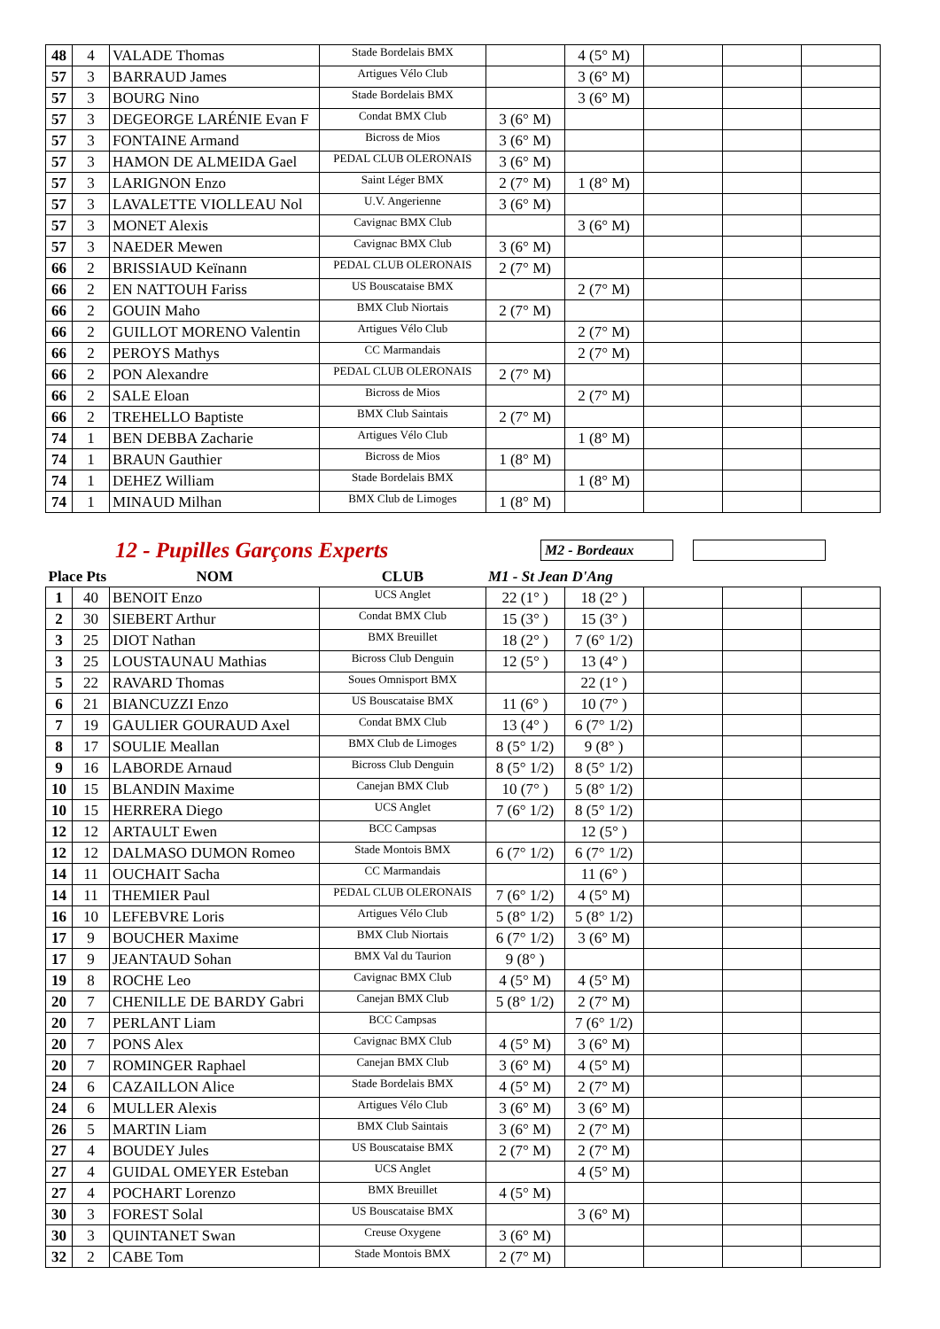| 48 | 4 | VALADE Thomas | Stade Bordelais BMX | | 4 (5° M) | | | |
| 57 | 3 | BARRAUD James | Artigues Vélo Club | | 3 (6° M) | | | |
| 57 | 3 | BOURG Nino | Stade Bordelais BMX | | 3 (6° M) | | | |
| 57 | 3 | DEGEORGE LARÉNIE Evan F | Condat BMX Club | 3 (6° M) | | | | |
| 57 | 3 | FONTAINE Armand | Bicross de Mios | 3 (6° M) | | | | |
| 57 | 3 | HAMON DE ALMEIDA Gael | PEDAL CLUB OLERONAIS | 3 (6° M) | | | | |
| 57 | 3 | LARIGNON Enzo | Saint Léger BMX | 2 (7° M) | 1 (8° M) | | | |
| 57 | 3 | LAVALETTE VIOLLEAU Nol | U.V. Angerienne | 3 (6° M) | | | | |
| 57 | 3 | MONET Alexis | Cavignac BMX Club | | 3 (6° M) | | | |
| 57 | 3 | NAEDER Mewen | Cavignac BMX Club | 3 (6° M) | | | | |
| 66 | 2 | BRISSIAUD Keïnann | PEDAL CLUB OLERONAIS | 2 (7° M) | | | | |
| 66 | 2 | EN NATTOUH Fariss | US Bouscataise BMX | | 2 (7° M) | | | |
| 66 | 2 | GOUIN Maho | BMX Club Niortais | 2 (7° M) | | | | |
| 66 | 2 | GUILLOT MORENO Valentin | Artigues Vélo Club | | 2 (7° M) | | | |
| 66 | 2 | PEROYS Mathys | CC Marmandais | | 2 (7° M) | | | |
| 66 | 2 | PON Alexandre | PEDAL CLUB OLERONAIS | 2 (7° M) | | | | |
| 66 | 2 | SALE Eloan | Bicross de Mios | | 2 (7° M) | | | |
| 66 | 2 | TREHELLO Baptiste | BMX Club Saintais | 2 (7° M) | | | | |
| 74 | 1 | BEN DEBBA Zacharie | Artigues Vélo Club | | 1 (8° M) | | | |
| 74 | 1 | BRAUN Gauthier | Bicross de Mios | 1 (8° M) | | | | |
| 74 | 1 | DEHEZ William | Stade Bordelais BMX | | 1 (8° M) | | | |
| 74 | 1 | MINAUD Milhan | BMX Club de Limoges | 1 (8° M) | | | | |
12 - Pupilles Garçons Experts
M2 - Bordeaux
| Place Pts | | NOM | CLUB | M1 - St Jean D'Ang | | | | |
| --- | --- | --- | --- | --- | --- | --- | --- | --- |
| 1 | 40 | BENOIT Enzo | UCS Anglet | 22 (1° ) | 18 (2° ) | | | |
| 2 | 30 | SIEBERT Arthur | Condat BMX Club | 15 (3° ) | 15 (3° ) | | | |
| 3 | 25 | DIOT Nathan | BMX Breuillet | 18 (2° ) | 7 (6° 1/2) | | | |
| 3 | 25 | LOUSTAUNAU Mathias | Bicross Club Denguin | 12 (5° ) | 13 (4° ) | | | |
| 5 | 22 | RAVARD Thomas | Soues Omnisport BMX | | 22 (1° ) | | | |
| 6 | 21 | BIANCUZZI Enzo | US Bouscataise BMX | 11 (6° ) | 10 (7° ) | | | |
| 7 | 19 | GAULIER GOURAUD Axel | Condat BMX Club | 13 (4° ) | 6 (7° 1/2) | | | |
| 8 | 17 | SOULIE Meallan | BMX Club de Limoges | 8 (5° 1/2) | 9 (8° ) | | | |
| 9 | 16 | LABORDE Arnaud | Bicross Club Denguin | 8 (5° 1/2) | 8 (5° 1/2) | | | |
| 10 | 15 | BLANDIN Maxime | Canejan BMX Club | 10 (7° ) | 5 (8° 1/2) | | | |
| 10 | 15 | HERRERA Diego | UCS Anglet | 7 (6° 1/2) | 8 (5° 1/2) | | | |
| 12 | 12 | ARTAULT Ewen | BCC Campsas | | 12 (5° ) | | | |
| 12 | 12 | DALMASO DUMON Romeo | Stade Montois BMX | 6 (7° 1/2) | 6 (7° 1/2) | | | |
| 14 | 11 | OUCHAIT Sacha | CC Marmandais | | 11 (6° ) | | | |
| 14 | 11 | THEMIER Paul | PEDAL CLUB OLERONAIS | 7 (6° 1/2) | 4 (5° M) | | | |
| 16 | 10 | LEFEBVRE Loris | Artigues Vélo Club | 5 (8° 1/2) | 5 (8° 1/2) | | | |
| 17 | 9 | BOUCHER Maxime | BMX Club Niortais | 6 (7° 1/2) | 3 (6° M) | | | |
| 17 | 9 | JEANTAUD Sohan | BMX Val du Taurion | 9 (8° ) | | | | |
| 19 | 8 | ROCHE Leo | Cavignac BMX Club | 4 (5° M) | 4 (5° M) | | | |
| 20 | 7 | CHENILLE DE BARDY Gabri | Canejan BMX Club | 5 (8° 1/2) | 2 (7° M) | | | |
| 20 | 7 | PERLANT Liam | BCC Campsas | | 7 (6° 1/2) | | | |
| 20 | 7 | PONS Alex | Cavignac BMX Club | 4 (5° M) | 3 (6° M) | | | |
| 20 | 7 | ROMINGER Raphael | Canejan BMX Club | 3 (6° M) | 4 (5° M) | | | |
| 24 | 6 | CAZAILLON Alice | Stade Bordelais BMX | 4 (5° M) | 2 (7° M) | | | |
| 24 | 6 | MULLER Alexis | Artigues Vélo Club | 3 (6° M) | 3 (6° M) | | | |
| 26 | 5 | MARTIN Liam | BMX Club Saintais | 3 (6° M) | 2 (7° M) | | | |
| 27 | 4 | BOUDEY Jules | US Bouscataise BMX | 2 (7° M) | 2 (7° M) | | | |
| 27 | 4 | GUIDAL OMEYER Esteban | UCS Anglet | | 4 (5° M) | | | |
| 27 | 4 | POCHART Lorenzo | BMX Breuillet | 4 (5° M) | | | | |
| 30 | 3 | FOREST Solal | US Bouscataise BMX | | 3 (6° M) | | | |
| 30 | 3 | QUINTANET Swan | Creuse Oxygene | 3 (6° M) | | | | |
| 32 | 2 | CABE Tom | Stade Montois BMX | 2 (7° M) | | | | |